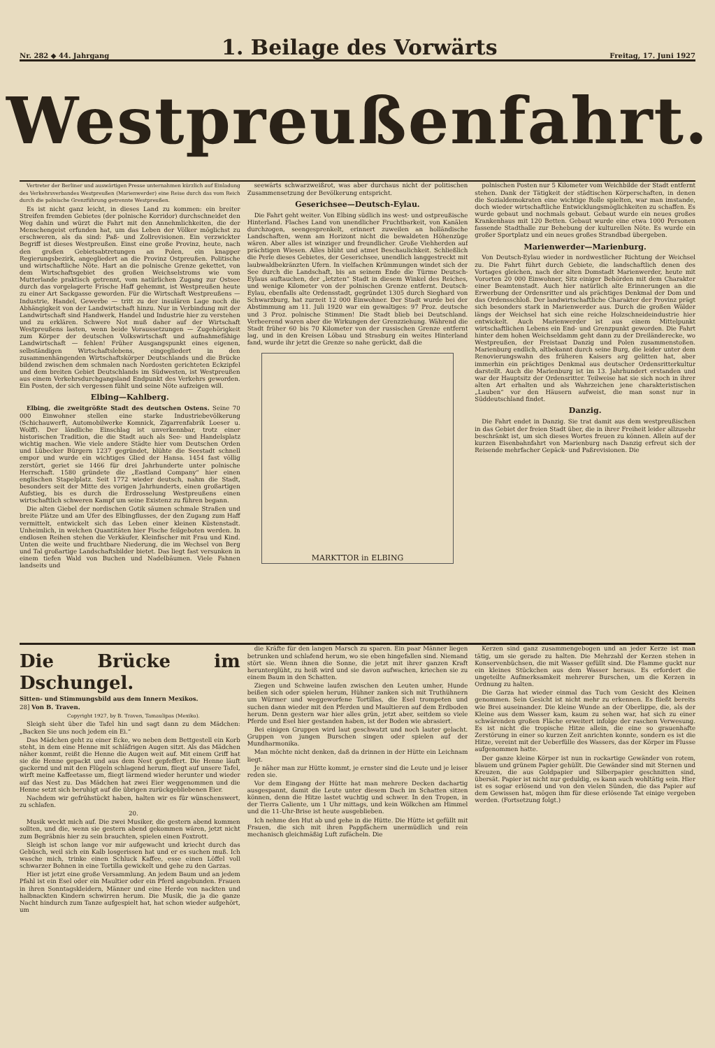Nr. 282 ◆ 44. Jahrgang 1. Beilage des Vorwärts Freitag, 17. Juni 1927
Westpreußenfahrt.
Vertreter der Berliner und auswärtigen Presse unternahmen kürzlich auf Einladung des Verkehrsverbandes Westpreußen (Marienwerder) eine Reise durch das vom Reich durch die polnische Grenzführung getrennte Westpreußen.
Es ist nicht ganz leicht, in dieses Land zu kommen: ein breiter Streifen fremden Gebietes (der polnische Korridor) durchschneidet den Weg dahin und würzt die Fahrt mit den Annehmlichkeiten, die der Menschengeist erfunden hat, um das Leben der Völker möglichst zu erschweren, als da sind: Paß- und Zollrevisionen. Ein verzwickter Begriff ist dieses Westpreußen. Einst eine große Provinz, heute, nach den großen Gebietsabtretungen an Polen, ein knapper Regierungsbezirk, angegliedert an die Provinz Ostpreußen. Politische und wirtschaftliche Nöte. Hart an die polnische Grenze gekettet, von dem Wirtschaftsgebiet des großen Weichselstroms wie vom Mutterlande praktisch getrennt, vom natürlichen Zugang zur Ostsee durch das vorgelagerte Frische Haff gehemmt, ist Westpreußen heute zu einer Art Sackgasse geworden. Für die Wirtschaft Westpreußens — Industrie, Handel, Gewerbe — tritt zu der insulären Lage noch die Abhängigkeit von der Landwirtschaft hinzu. Nur in Verbindung mit der Landwirtschaft sind Handwerk, Handel und Industrie hier zu verstehen und zu erklären. Schwere Not muß daher auf der Wirtschaft Westpreußens lasten, wenn beide Voraussetzungen — Zugehörigkeit zum Körper der deutschen Volkswirtschaft und aufnahmefähige Landwirtschaft — fehlen! Früher Ausgangspunkt eines eigenen, selbständigen Wirtschaftslebens, eingegliedert in den zusammenhängenden Wirtschaftskörper Deutschlands und die Brücke bildend zwischen dem schmalen nach Nordosten gerichteten Eckzipfel und dem breiten Gebiet Deutschlands im Südwesten, ist Westpreußen aus einem Verkehrsdurchgangsland Endpunkt des Verkehrs geworden. Ein Posten, der sich vergessen fühlt und seine Nöte aufzeigen will.
Elbing—Kahlberg.
Elbing, die zweitgrößte Stadt des deutschen Ostens. Seine 70 000 Einwohner stellen eine starke Industriebevölkerung (Schichauwerft, Automobilwerke Komnick, Zigarrenfabrik Loeser u. Wolff). Der ländliche Einschlag ist unverkennbar, trotz einer historischen Tradition, die die Stadt auch als See- und Handelsplatz wichtig machen. Wie viele andere Städte hier vom Deutschen Orden und Lübecker Bürgern 1237 gegründet, blühte die Seestadt schnell empor und wurde ein wichtiges Glied der Hansa. 1454 fast völlig zerstört, geriet sie 1466 für drei Jahrhunderte unter polnische Herrschaft. 1580 gründete die „Eastland Company“ hier einen englischen Stapelplatz. Seit 1772 wieder deutsch, nahm die Stadt, besonders seit der Mitte des vorigen Jahrhunderts, einen großartigen Aufstieg, bis es durch die Erdrosselung Westpreußens einen wirtschaftlich schweren Kampf um seine Existenz zu führen begann.
Die alten Giebel der nordischen Gotik säumen schmale Straßen und breite Plätze und am Ufer des Elbingflusses, der den Zugang zum Haff vermittelt, entwickelt sich das Leben einer kleinen Küstenstadt. Unheimlich, in welchen Quantitäten hier Fische feilgeboten werden. In endlosen Reihen stehen die Verkäufer, Kleinfischer mit Frau und Kind. Unten die weite und fruchtbare Niederung, die im Wechsel von Berg und Tal großartige Landschaftsbilder bietet. Das liegt fast versunken in einem tiefen Wald von Buchen und Nadelbäumen. Viele Fahnen landseits und
seewärts schwarzweißrot, was aber durchaus nicht der politischen Zusammensetzung der Bevölkerung entspricht.
Geserichsee—Deutsch-Eylau.
Die Fahrt geht weiter. Von Elbing südlich ins west- und ostpreußische Hinterland. Flaches Land von unendlicher Fruchtbarkeit, von Kanälen durchzogen, seengesprenkelt, erinnert zuweilen an holländische Landschaften, wenn am Horizont nicht die bewaldeten Höhenzüge wären. Aber alles ist winziger und freundlicher. Große Viehherden auf prächtigen Wiesen. Alles blüht und atmet Beschaulichkeit. Schließlich die Perle dieses Gebietes, der Geserichsee, unendlich langgestreckt mit laubwaldbekränzten Ufern. In vielfachen Krümmungen windet sich der See durch die Landschaft, bis an seinem Ende die Türme Deutsch-Eylaus auftauchen, der „letzten“ Stadt in diesem Winkel des Reiches, und wenige Kilometer von der polnischen Grenze entfernt. Deutsch-Eylau, ebenfalls alte Ordensstadt, gegründet 1305 durch Sieghard von Schwarzburg, hat zurzeit 12 000 Einwohner. Der Stadt wurde bei der Abstimmung am 11. Juli 1920 war ein gewaltiges: 97 Proz. deutsche und 3 Proz. polnische Stimmen! Die Stadt blieb bei Deutschland. Verheerend waren aber die Wirkungen der Grenzziehung. Während die Stadt früher 60 bis 70 Kilometer von der russischen Grenze entfernt lag, und in den Kreisen Löbau und Strasburg ein weites Hinterland fand, wurde ihr jetzt die Grenze so nahe gerückt, daß die
MARKTTOR in ELBING
polnischen Posten nur 5 Kilometer vom Weichbilde der Stadt entfernt stehen. Dank der Tätigkeit der städtischen Körperschaften, in denen die Sozialdemokraten eine wichtige Rolle spielten, war man imstande, doch wieder wirtschaftliche Entwicklungsmöglichkeiten zu schaffen. Es wurde gebaut und nochmals gebaut. Gebaut wurde ein neues großes Krankenhaus mit 120 Betten. Gebaut wurde eine etwa 1000 Personen fassende Stadthalle zur Behebung der kulturellen Nöte. Es wurde ein großer Sportplatz und ein neues großes Strandbad übergeben.
Marienwerder—Marienburg.
Von Deutsch-Eylau wieder in nordwestlicher Richtung der Weichsel zu. Die Fahrt führt durch Gebiete, die landschaftlich denen des Vortages gleichen, nach der alten Domstadt Marienwerder, heute mit Vororten 20 000 Einwohner, Sitz einiger Behörden mit dem Charakter einer Beamtenstadt. Auch hier natürlich alte Erinnerungen an die Erwerbung der Ordensritter und als prächtiges Denkmal der Dom und das Ordensschloß. Der landwirtschaftliche Charakter der Provinz prägt sich besonders stark in Marienwerder aus. Durch die großen Wälder längs der Weichsel hat sich eine reiche Holzschneideindustrie hier entwickelt. Auch Marienwerder ist aus einem Mittelpunkt wirtschaftlichen Lebens ein End- und Grenzpunkt geworden. Die Fahrt hinter dem hohen Weichseldamm geht dann zu der Dreiländerecke, wo Westpreußen, der Freistaat Danzig und Polen zusammenstoßen. Marienburg endlich, altbekannt durch seine Burg, die leider unter dem Renovierungswahn des früheren Kaisers arg gelitten hat, aber immerhin ein prächtiges Denkmal aus deutscher Ordensritterkultur darstellt. Auch die Marienburg ist im 13. Jahrhundert erstanden und war der Hauptsitz der Ordensritter. Teilweise hat sie sich noch in ihrer alten Art erhalten und als Wahrzeichen jene charakteristischen „Lauben“ vor den Häusern aufweist, die man sonst nur in Süddeutschland findet.
Danzig.
Die Fahrt endet in Danzig. Sie trat damit aus dem westpreußischen in das Gebiet der freien Stadt über, die in ihrer Freiheit leider allzusehr beschränkt ist, um sich dieses Wortes freuen zu können. Allein auf der kurzen Eisenbahnfahrt von Marienburg nach Danzig erfreut sich der Reisende mehrfacher Gepäck- und Paßrevisionen. Die
Die Brücke im Dschungel.
Sitten- und Stimmungsbild aus dem Innern Mexikos.
28] Von B. Traven.
Copyright 1927, by B. Traven, Tamaulipas (Mexiko).
Sleigh sieht über die Tafel hin und sagt dann zu dem Mädchen: „Backen Sie uns noch jedem ein Ei.“
Das Mädchen geht zu einer Ecke, wo neben dem Bettgestell ein Korb steht, in dem eine Henne mit schläfrigen Augen sitzt. Als das Mädchen näher kommt, reißt die Henne die Augen weit auf. Mit einem Griff hat sie die Henne gepackt und aus dem Nest gepfeffert. Die Henne läuft gackernd und mit den Flügeln schlagend herum, fliegt auf unsere Tafel, wirft meine Kaffeetasse um, fliegt lärmend wieder herunter und wieder auf das Nest zu. Das Mädchen hat zwei Eier weggenommen und die Henne setzt sich beruhigt auf die übrigen zurückgebliebenen Eier.
Nachdem wir gefrühstückt haben, halten wir es für wünschenswert, zu schlafen.
20.
Musik weckt mich auf. Die zwei Musiker, die gestern abend kommen sollten, und die, wenn sie gestern abend gekommen wären, jetzt nicht zum Begräbnis hier zu sein brauchten, spielen einen Foxtrott.
Sleigh ist schon lange vor mir aufgewacht und kriecht durch das Gebüsch, weil sich ein Kalb losgerissen hat und er es suchen muß. Ich wasche mich, trinke einen Schluck Kaffee, esse einen Löffel voll schwarzer Bohnen in eine Tortilla gewickelt und gehe zu den Garzas.
Hier ist jetzt eine große Versammlung. An jedem Baum und an jedem Pfahl ist ein Esel oder ein Maultier oder ein Pferd angebunden. Frauen in ihren Sonntagskleidern, Männer und eine Herde von nackten und halbnackten Kindern schwirren herum. Die Musik, die ja die ganze Nacht hindurch zum Tanze aufgespielt hat, hat schon wieder aufgehört, um
die Kräfte für den langen Marsch zu sparen. Ein paar Männer liegen betrunken und schlafend herum, wo sie eben hingefallen sind. Niemand stört sie. Wenn ihnen die Sonne, die jetzt mit ihrer ganzen Kraft herunterglüht, zu heiß wird und sie davon aufwachen, kriechen sie zu einem Baum in den Schatten.
Ziegen und Schweine laufen zwischen den Leuten umher, Hunde beißen sich oder spielen herum, Hühner zanken sich mit Truthühnern um Würmer und weggeworfene Tortillas, die Esel trompeten und suchen dann wieder mit den Pferden und Maultieren auf dem Erdboden herum. Denn gestern war hier alles grün, jetzt aber, seitdem so viele Pferde und Esel hier gestanden haben, ist der Boden wie abrasiert.
Bei einigen Gruppen wird laut geschwatzt und noch lauter gelacht. Gruppen von jungen Burschen singen oder spielen auf der Mundharmonika.
Man möchte nicht denken, daß da drinnen in der Hütte ein Leichnam liegt.
Je näher man zur Hütte kommt, je ernster sind die Leute und je leiser reden sie.
Vor dem Eingang der Hütte hat man mehrere Decken dachartig ausgespannt, damit die Leute unter diesem Dach im Schatten sitzen können, denn die Hitze lastet wuchtig und schwer. In den Tropen, in der Tierra Caliente, um 1 Uhr mittags, und kein Wölkchen am Himmel und die 11-Uhr-Brise ist heute ausgeblieben.
Ich nehme den Hut ab und gehe in die Hütte. Die Hütte ist gefüllt mit Frauen, die sich mit ihren Pappfächern unermüdlich und rein mechanisch gleichmäßig Luft zufächeln. Die
Kerzen sind ganz zusammengebogen und an jeder Kerze ist man tätig, um sie gerade zu halten. Die Mehrzahl der Kerzen stehen in Konservenbüchsen, die mit Wasser gefüllt sind. Die Flamme guckt nur ein kleines Stückchen aus dem Wasser heraus. Es erfordert die ungeteilte Aufmerksamkeit mehrerer Burschen, um die Kerzen in Ordnung zu halten.
Die Garza hat wieder einmal das Tuch vom Gesicht des Kleinen genommen. Sein Gesicht ist nicht mehr zu erkennen. Es fließt bereits wie Brei auseinander. Die kleine Wunde an der Oberlippe, die, als der Kleine aus dem Wasser kam, kaum zu sehen war, hat sich zu einer schwärenden großen Fläche erweitert infolge der raschen Verwesung. Es ist nicht die tropische Hitze allein, die eine so grauenhafte Zerstörung in einer so kurzen Zeit anrichten konnte, sondern es ist die Hitze, vereint mit der Ueberfülle des Wassers, das der Körper im Flusse aufgenommen hatte.
Der ganze kleine Körper ist nun in rockartige Gewänder von rotem, blauem und grünem Papier gehüllt. Die Gewänder sind mit Sternen und Kreuzen, die aus Goldpapier und Silberpapier geschnitten sind, übersät. Papier ist nicht nur geduldig, es kann auch wohltätig sein. Hier ist es sogar erlösend und von den vielen Sünden, die das Papier auf dem Gewissen hat, mögen ihm für diese erlösende Tat einige vergeben werden. (Fortsetzung folgt.)